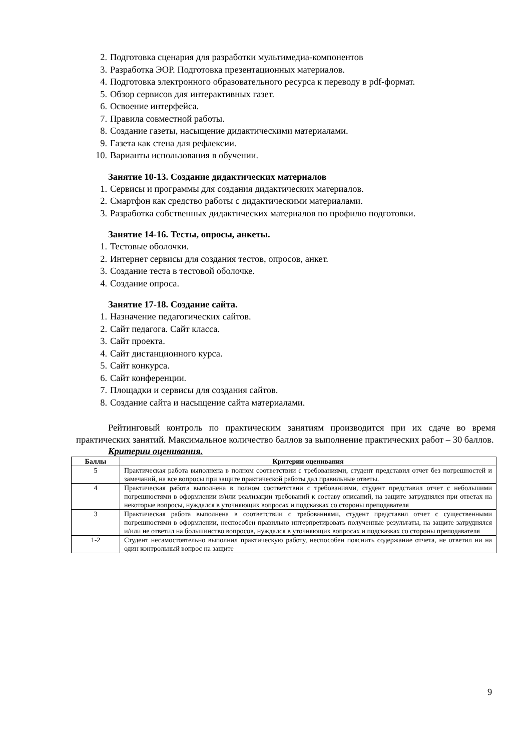2. Подготовка сценария для разработки мультимедиа-компонентов
3. Разработка ЭОР. Подготовка презентационных материалов.
4. Подготовка электронного образовательного ресурса к переводу в pdf-формат.
5. Обзор сервисов для интерактивных газет.
6. Освоение интерфейса.
7. Правила совместной работы.
8. Создание газеты, насыщение дидактическими материалами.
9. Газета как стена для рефлексии.
10. Варианты использования в обучении.
Занятие 10-13. Создание дидактических материалов
1. Сервисы и программы для создания дидактических материалов.
2. Смартфон как средство работы с дидактическими материалами.
3. Разработка собственных дидактических материалов по профилю подготовки.
Занятие 14-16. Тесты, опросы, анкеты.
1. Тестовые оболочки.
2. Интернет сервисы для создания тестов, опросов, анкет.
3. Создание теста в тестовой оболочке.
4. Создание опроса.
Занятие 17-18. Создание сайта.
1. Назначение педагогических сайтов.
2. Сайт педагога. Сайт класса.
3. Сайт проекта.
4. Сайт дистанционного курса.
5. Сайт конкурса.
6. Сайт конференции.
7. Площадки и сервисы для создания сайтов.
8. Создание сайта и насыщение сайта материалами.
Рейтинговый контроль по практическим занятиям производится при их сдаче во время практических занятий. Максимальное количество баллов за выполнение практических работ – 30 баллов.
Критерии оценивания.
| Баллы | Критерии оценивания |
| --- | --- |
| 5 | Практическая работа выполнена в полном соответствии с требованиями, студент представил отчет без погрешностей и замечаний, на все вопросы при защите практической работы дал правильные ответы. |
| 4 | Практическая работа выполнена в полном соответствии с требованиями, студент представил отчет с небольшими погрешностями в оформлении и/или реализации требований к составу описаний, на защите затруднялся при ответах на некоторые вопросы, нуждался в уточняющих вопросах и подсказках со стороны преподавателя |
| 3 | Практическая работа выполнена в соответствии с требованиями, студент представил отчет с существенными погрешностями в оформлении, неспособен правильно интерпретировать полученные результаты, на защите затруднялся и/или не ответил на большинство вопросов, нуждался в уточняющих вопросах и подсказках со стороны преподавателя |
| 1-2 | Студент несамостоятельно выполнил практическую работу, неспособен пояснить содержание отчета, не ответил ни на один контрольный вопрос на защите |
9